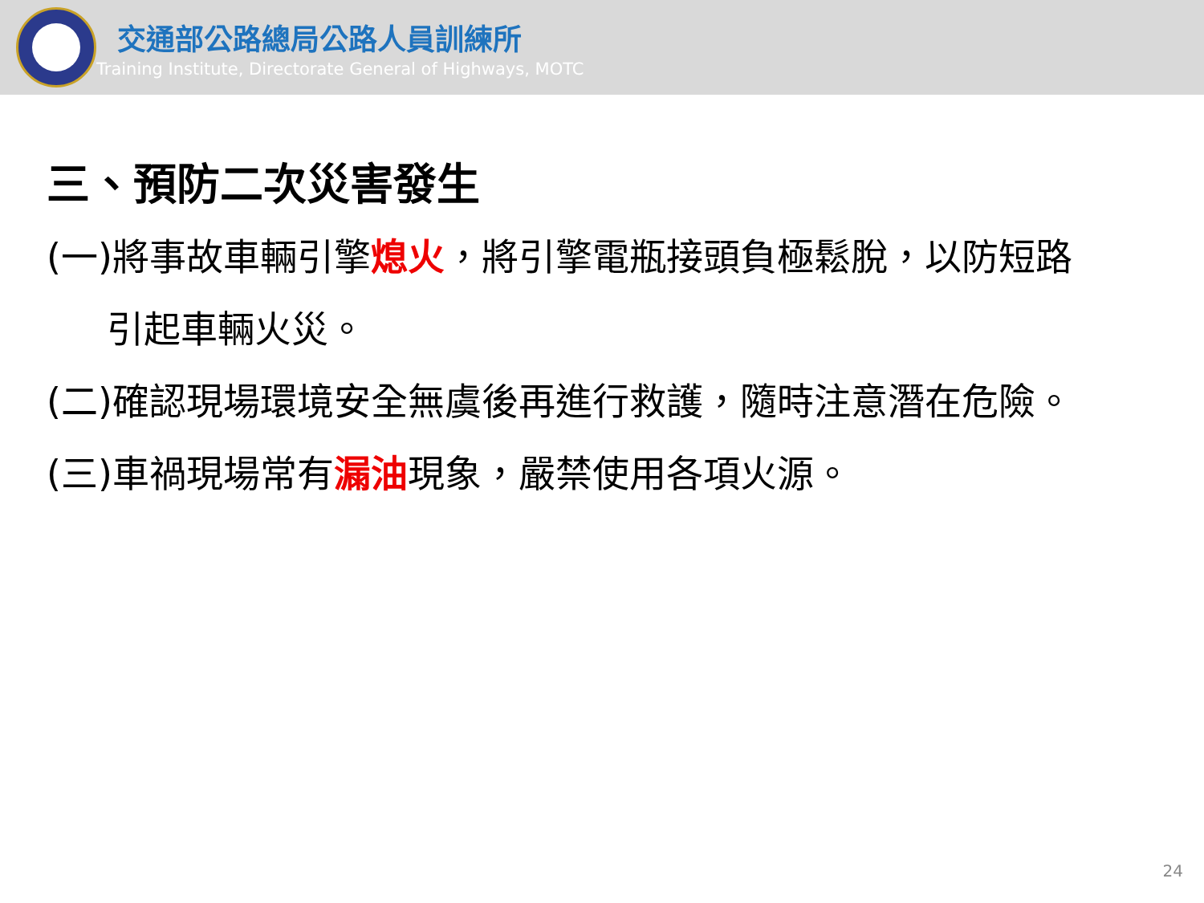交通部公路總局公路人員訓練所
Training Institute, Directorate General of Highways, MOTC
三、預防二次災害發生
(一)將事故車輛引擎熄火，將引擎電瓶接頭負極鬆脫，以防短路
引起車輛火災。
(二)確認現場環境安全無虞後再進行救護，隨時注意潛在危險。
(三)車禍現場常有漏油現象，嚴禁使用各項火源。
24